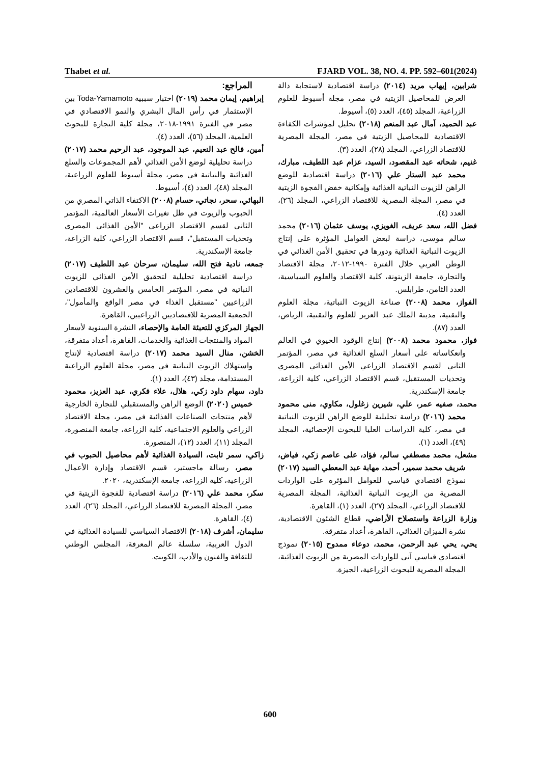Thabet et al. FJARD VOL. 38, NO. 4. PP. 592–601(2024)
المراجع:
إبراهيم، إيمان محمد (٢٠١٩) اختبار سببية Toda-Yamamoto بين الإستثمار في رأس المال البشري والنمو الاقتصادي في مصر في الفترة ١٩٩١-٢٠١٨، مجلة كلية التجارة للبحوث العلمية، المجلد (٥٦)، العدد (٤).
أمين، فالح عبد النعيم، عبد الموجود، عبد الرحيم محمد (٢٠١٧) دراسة تحليلية لوضع الأمن الغذائي لأهم المجموعات والسلع الغذائية والنباتية في مصر، مجلة أسيوط للعلوم الزراعية، المجلد (٤٨)، العدد (٤)، أسيوط.
البهائي، سحر، نجاتي، حسام (٢٠٠٨) الاكتفاء الذاتي المصري من الحبوب والزيوت في ظل تغيرات الأسعار العالمية، المؤتمر الثاني لقسم الاقتصاد الزراعي "الأمن الغذائي المصري وتحديات المستقبل"، قسم الاقتصاد الزراعي، كلية الزراعة، جامعة الإسكندرية.
جمعه، نادية فتح الله، سليمان، سرحان عبد اللطيف (٢٠١٧) دراسة اقتصادية تحليلية لتحقيق الأمن الغذائي للزيوت النباتية في مصر، المؤتمر الخامس والعشرون للاقتصادين الزراعيين "مستقبل الغذاء في مصر الواقع والمأمول"، الجمعية المصرية للاقتصاديين الزراعيين، القاهرة.
الجهاز المركزي للتعبئة العامة والإحصاء، النشرة السنوية لأسعار المواد والمنتجات الغذائية والخدمات، القاهرة، أعداد متفرقة،
الخشن، منال السيد محمد (٢٠١٧) دراسة اقتصادية لإنتاج واستهلاك الزيوت النباتية في مصر، مجلة العلوم الزراعية المستدامة، مجلد (٤٣)، العدد (١).
داود، سهام داود زكي، هلال، علاء فكري، عبد العزيز، محمود خميس (٢٠٢٠) الوضع الراهن والمستقبلي للتجارة الخارجية لأهم منتجات الصناعات الغذائية في مصر، مجلة الاقتصاد الزراعي والعلوم الاجتماعية، كلية الزراعة، جامعة المنصورة، المجلد (١١)، العدد (١٢)، المنصورة.
زاكي، سمر ثابت، السيادة الغذائية لأهم محاصيل الحبوب في مصر، رسالة ماجستير، قسم الاقتصاد وإدارة الأعمال الزراعية، كلية الزراعة، جامعة الإسكندرية، ٢٠٢٠.
سكر، محمد علي (٢٠١٦) دراسة اقتصادية للفجوة الزيتية في مصر، المجلة المصرية للاقتصاد الزراعي، المجلد (٢٦)، العدد (٤)، القاهرة.
سليمان، أشرف (٢٠١٨) الاقتصاد السياسي للسيادة الغذائية في الدول العربية، سلسلة عالم المعرفة، المجلس الوطني للثقافة والفنون والأدب، الكويت.
شرابين، إيهاب مريد (٢٠١٤) دراسة اقتصادية لاستجابة دالة العرض للمحاصيل الزيتية في مصر، مجلة أسيوط للعلوم الزراعية، المجلد (٤٥)، العدد (٥)، أسيوط.
عبد الحميد، آمال عبد المنعم (٢٠١٨) تحليل لمؤشرات الكفاءة الاقتصادية للمحاصيل الزيتية في مصر، المجلة المصرية للاقتصاد الزراعي، المجلد (٢٨)، العدد (٣).
غنيم، شحاته عبد المقصود، السيد، عزام عبد اللطيف، مبارك، محمد عبد الستار علي (٢٠١٦) دراسة اقتصادية للوضع الراهن للزيوت النباتية الغذائية وإمكانية خفض الفجوة الزيتية في مصر، المجلة المصرية للاقتصاد الزراعي، المجلد (٢٦)، العدد (٤).
فضل الله، سعد عريف، الغويزي، يوسف عثمان (٢٠١٦) محمد سالم موسى، دراسة لبعض العوامل المؤثرة على إنتاج الزيوت النباتية الغذائية ودورها في تحقيق الأمن الغذائي في الوطن العربي خلال الفترة ١٩٩٠-٢٠١٢، مجلة الاقتصاد والتجارة، جامعة الزيتونة، كلية الاقتصاد والعلوم السياسية، العدد الثامن، طرابلس.
الفواز، محمد (٢٠٠٨) صناعة الزيوت النباتية، مجلة العلوم والتقنية، مدينة الملك عبد العزيز للعلوم والتقنية، الرياض، العدد (٨٧).
فواز، محمود محمد (٢٠٠٨) إنتاج الوقود الحيوي في العالم وانعكاساته على أسعار السلع الغذائية في مصر، المؤتمر الثاني لقسم الاقتصاد الزراعي الأمن الغذائي المصري وتحديات المستقبل، قسم الاقتصاد الزراعي، كلية الزراعة، جامعة الإسكندرية.
محمد، صفيه عمر، علي، شيرين زغلول، مكاوي، منى محمود محمد (٢٠١٦) دراسة تحليلية للوضع الراهن للزيوت النباتية في مصر، كلية الدراسات العليا للبحوث الإحصائية، المجلد (٤٩)، العدد (١).
مشعل، محمد مصطفي سالم، فؤاد، على عاصم زكي، فياض، شريف محمد سمير، أحمد، مهابة عبد المعطي السيد (٢٠١٧) نموذج اقتصادي قياسي للعوامل المؤثرة على الواردات المصرية من الزيوت النباتية الغذائية، المجلة المصرية للاقتصاد الزراعي، المجلد (٢٧)، العدد (١)، القاهرة.
وزارة الزراعة واستصلاح الأراضي، قطاع الشئون الاقتصادية، نشرة الميزان الغذائي، القاهرة، أعداد متفرقة.
يحي، يحي عبد الرحمن، محمد، دوعاء ممدوح (٢٠١٥) نموذج اقتصادي قياسي آنى للواردات المصرية من الزيوت الغذائية، المجلة المصرية للبحوث الزراعية، الجيزة.
600